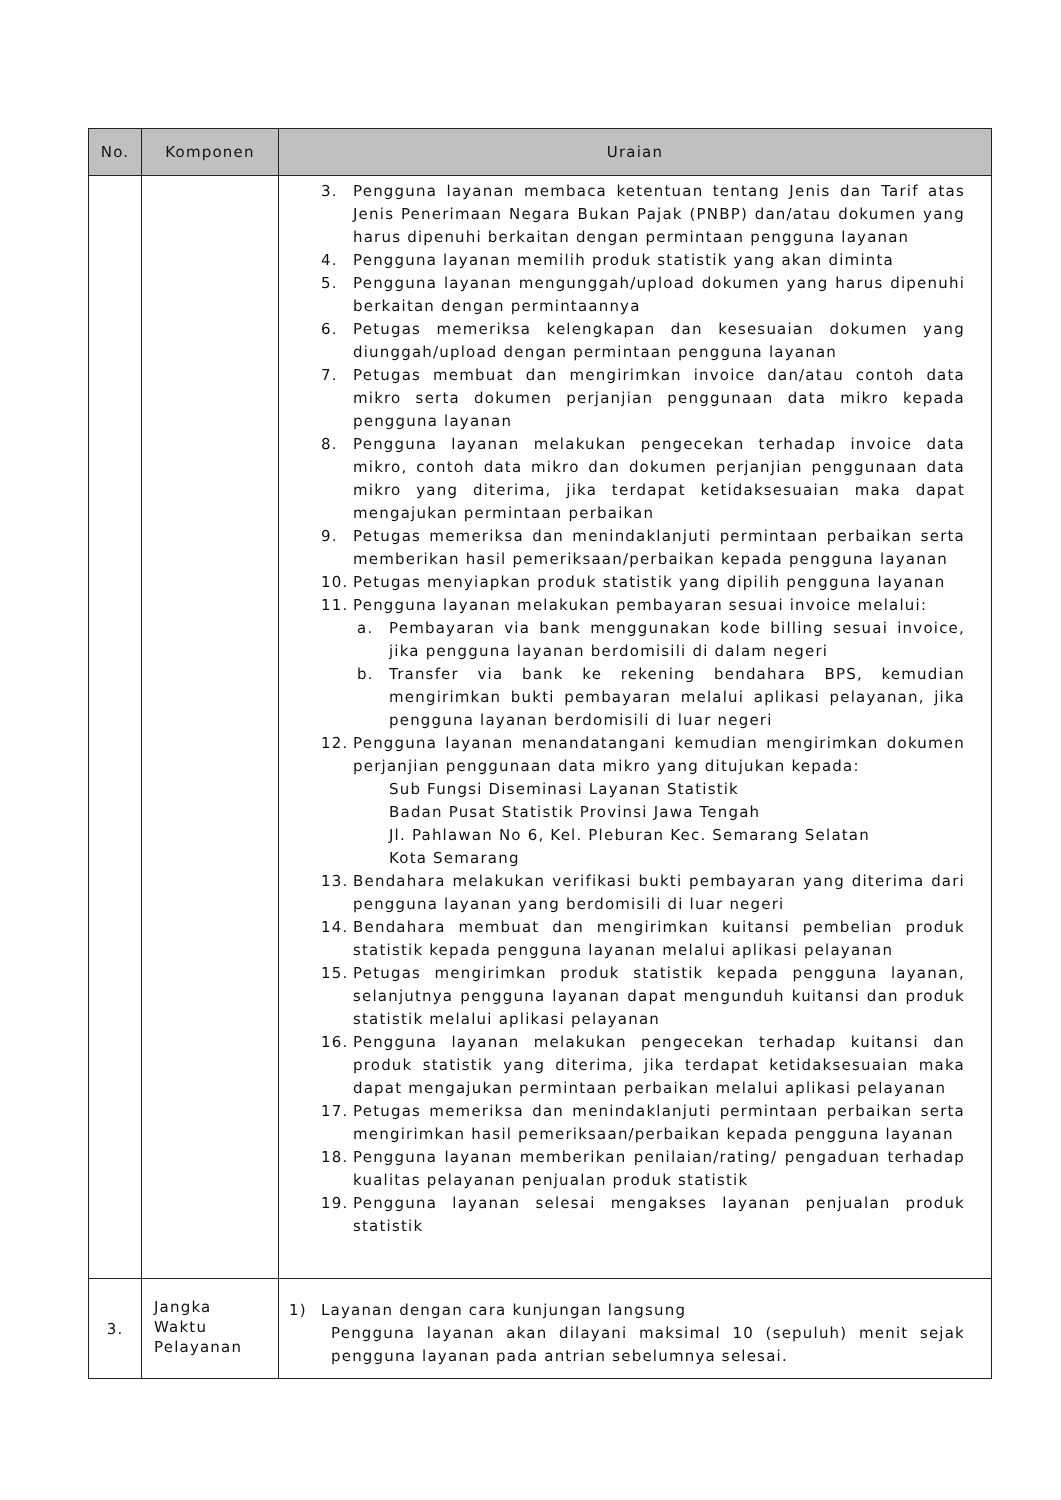| No. | Komponen | Uraian |
| --- | --- | --- |
| | | 3. Pengguna layanan membaca ketentuan tentang Jenis dan Tarif atas Jenis Penerimaan Negara Bukan Pajak (PNBP) dan/atau dokumen yang harus dipenuhi berkaitan dengan permintaan pengguna layanan 4. Pengguna layanan memilih produk statistik yang akan diminta 5. Pengguna layanan mengunggah/upload dokumen yang harus dipenuhi berkaitan dengan permintaannya 6. Petugas memeriksa kelengkapan dan kesesuaian dokumen yang diunggah/upload dengan permintaan pengguna layanan 7. Petugas membuat dan mengirimkan invoice dan/atau contoh data mikro serta dokumen perjanjian penggunaan data mikro kepada pengguna layanan 8. Pengguna layanan melakukan pengecekan terhadap invoice data mikro, contoh data mikro dan dokumen perjanjian penggunaan data mikro yang diterima, jika terdapat ketidaksesuaian maka dapat mengajukan permintaan perbaikan 9. Petugas memeriksa dan menindaklanjuti permintaan perbaikan serta memberikan hasil pemeriksaan/perbaikan kepada pengguna layanan 10. Petugas menyiapkan produk statistik yang dipilih pengguna layanan 11. Pengguna layanan melakukan pembayaran sesuai invoice melalui: a. Pembayaran via bank menggunakan kode billing sesuai invoice, jika pengguna layanan berdomisili di dalam negeri b. Transfer via bank ke rekening bendahara BPS, kemudian mengirimkan bukti pembayaran melalui aplikasi pelayanan, jika pengguna layanan berdomisili di luar negeri 12. Pengguna layanan menandatangani kemudian mengirimkan dokumen perjanjian penggunaan data mikro yang ditujukan kepada: Sub Fungsi Diseminasi Layanan Statistik Badan Pusat Statistik Provinsi Jawa Tengah Jl. Pahlawan No 6, Kel. Pleburan Kec. Semarang Selatan Kota Semarang 13. Bendahara melakukan verifikasi bukti pembayaran yang diterima dari pengguna layanan yang berdomisili di luar negeri 14. Bendahara membuat dan mengirimkan kuitansi pembelian produk statistik kepada pengguna layanan melalui aplikasi pelayanan 15. Petugas mengirimkan produk statistik kepada pengguna layanan, selanjutnya pengguna layanan dapat mengunduh kuitansi dan produk statistik melalui aplikasi pelayanan 16. Pengguna layanan melakukan pengecekan terhadap kuitansi dan produk statistik yang diterima, jika terdapat ketidaksesuaian maka dapat mengajukan permintaan perbaikan melalui aplikasi pelayanan 17. Petugas memeriksa dan menindaklanjuti permintaan perbaikan serta mengirimkan hasil pemeriksaan/perbaikan kepada pengguna layanan 18. Pengguna layanan memberikan penilaian/rating/ pengaduan terhadap kualitas pelayanan penjualan produk statistik 19. Pengguna layanan selesai mengakses layanan penjualan produk statistik |
| 3. | Jangka Waktu Pelayanan | 1) Layanan dengan cara kunjungan langsung Pengguna layanan akan dilayani maksimal 10 (sepuluh) menit sejak pengguna layanan pada antrian sebelumnya selesai. |